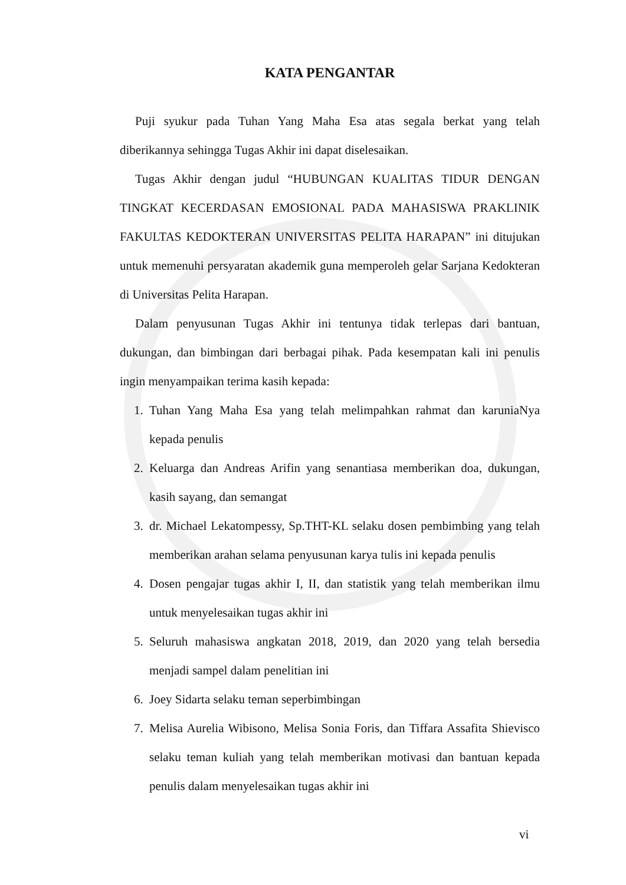KATA PENGANTAR
Puji syukur pada Tuhan Yang Maha Esa atas segala berkat yang telah diberikannya sehingga Tugas Akhir ini dapat diselesaikan.
Tugas Akhir dengan judul “HUBUNGAN KUALITAS TIDUR DENGAN TINGKAT KECERDASAN EMOSIONAL PADA MAHASISWA PRAKLINIK FAKULTAS KEDOKTERAN UNIVERSITAS PELITA HARAPAN” ini ditujukan untuk memenuhi persyaratan akademik guna memperoleh gelar Sarjana Kedokteran di Universitas Pelita Harapan.
Dalam penyusunan Tugas Akhir ini tentunya tidak terlepas dari bantuan, dukungan, dan bimbingan dari berbagai pihak. Pada kesempatan kali ini penulis ingin menyampaikan terima kasih kepada:
1. Tuhan Yang Maha Esa yang telah melimpahkan rahmat dan karuniaNya kepada penulis
2. Keluarga dan Andreas Arifin yang senantiasa memberikan doa, dukungan, kasih sayang, dan semangat
3. dr. Michael Lekatompessy, Sp.THT-KL selaku dosen pembimbing yang telah memberikan arahan selama penyusunan karya tulis ini kepada penulis
4. Dosen pengajar tugas akhir I, II, dan statistik yang telah memberikan ilmu untuk menyelesaikan tugas akhir ini
5. Seluruh mahasiswa angkatan 2018, 2019, dan 2020 yang telah bersedia menjadi sampel dalam penelitian ini
6. Joey Sidarta selaku teman seperbimbingan
7. Melisa Aurelia Wibisono, Melisa Sonia Foris, dan Tiffara Assafita Shievisco selaku teman kuliah yang telah memberikan motivasi dan bantuan kepada penulis dalam menyelesaikan tugas akhir ini
vi